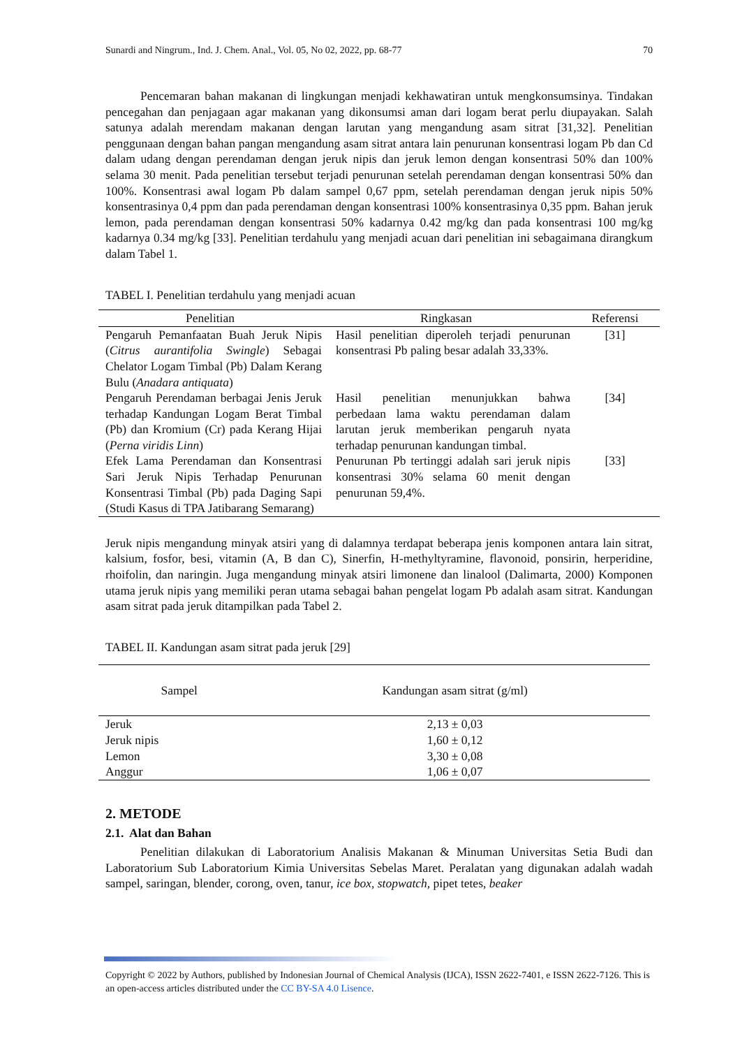Sunardi and Ningrum., Ind. J. Chem. Anal., Vol. 05, No 02, 2022, pp. 68-77 70
Pencemaran bahan makanan di lingkungan menjadi kekhawatiran untuk mengkonsumsinya. Tindakan pencegahan dan penjagaan agar makanan yang dikonsumsi aman dari logam berat perlu diupayakan. Salah satunya adalah merendam makanan dengan larutan yang mengandung asam sitrat [31,32]. Penelitian penggunaan dengan bahan pangan mengandung asam sitrat antara lain penurunan konsentrasi logam Pb dan Cd dalam udang dengan perendaman dengan jeruk nipis dan jeruk lemon dengan konsentrasi 50% dan 100% selama 30 menit. Pada penelitian tersebut terjadi penurunan setelah perendaman dengan konsentrasi 50% dan 100%. Konsentrasi awal logam Pb dalam sampel 0,67 ppm, setelah perendaman dengan jeruk nipis 50% konsentrasinya 0,4 ppm dan pada perendaman dengan konsentrasi 100% konsentrasinya 0,35 ppm. Bahan jeruk lemon, pada perendaman dengan konsentrasi 50% kadarnya 0.42 mg/kg dan pada konsentrasi 100 mg/kg kadarnya 0.34 mg/kg [33]. Penelitian terdahulu yang menjadi acuan dari penelitian ini sebagaimana dirangkum dalam Tabel 1.
TABEL I. Penelitian terdahulu yang menjadi acuan
| Penelitian | Ringkasan | Referensi |
| --- | --- | --- |
| Pengaruh Pemanfaatan Buah Jeruk Nipis ( Citrus aurantifolia Swingle ) Sebagai Chelator Logam Timbal (Pb) Dalam Kerang Bulu ( Anadara antiquata ) | Hasil penelitian diperoleh terjadi penurunan konsentrasi Pb paling besar adalah 33,33%. | [31] |
| Pengaruh Perendaman berbagai Jenis Jeruk terhadap Kandungan Logam Berat Timbal (Pb) dan Kromium (Cr) pada Kerang Hijai ( Perna viridis Linn ) | Hasil penelitian menunjukkan bahwa perbedaan lama waktu perendaman dalam larutan jeruk memberikan pengaruh nyata terhadap penurunan kandungan timbal. | [34] |
| Efek Lama Perendaman dan Konsentrasi Sari Jeruk Nipis Terhadap Penurunan Konsentrasi Timbal (Pb) pada Daging Sapi (Studi Kasus di TPA Jatibarang Semarang) | Penurunan Pb tertinggi adalah sari jeruk nipis konsentrasi 30% selama 60 menit dengan penurunan 59,4%. | [33] |
Jeruk nipis mengandung minyak atsiri yang di dalamnya terdapat beberapa jenis komponen antara lain sitrat, kalsium, fosfor, besi, vitamin (A, B dan C), Sinerfin, H-methyltyramine, flavonoid, ponsirin, herperidine, rhoifolin, dan naringin. Juga mengandung minyak atsiri limonene dan linalool (Dalimarta, 2000) Komponen utama jeruk nipis yang memiliki peran utama sebagai bahan pengelat logam Pb adalah asam sitrat. Kandungan asam sitrat pada jeruk ditampilkan pada Tabel 2.
TABEL II. Kandungan asam sitrat pada jeruk [29]
| Sampel | Kandungan asam sitrat (g/ml) |
| --- | --- |
| Jeruk | 2,13 ± 0,03 |
| Jeruk nipis | 1,60 ± 0,12 |
| Lemon | 3,30 ± 0,08 |
| Anggur | 1,06 ± 0,07 |
2. METODE
2.1. Alat dan Bahan
Penelitian dilakukan di Laboratorium Analisis Makanan & Minuman Universitas Setia Budi dan Laboratorium Sub Laboratorium Kimia Universitas Sebelas Maret. Peralatan yang digunakan adalah wadah sampel, saringan, blender, corong, oven, tanur, ice box, stopwatch, pipet tetes, beaker
Copyright © 2022 by Authors, published by Indonesian Journal of Chemical Analysis (IJCA), ISSN 2622-7401, e ISSN 2622-7126. This is an open-access articles distributed under the CC BY-SA 4.0 Lisence.